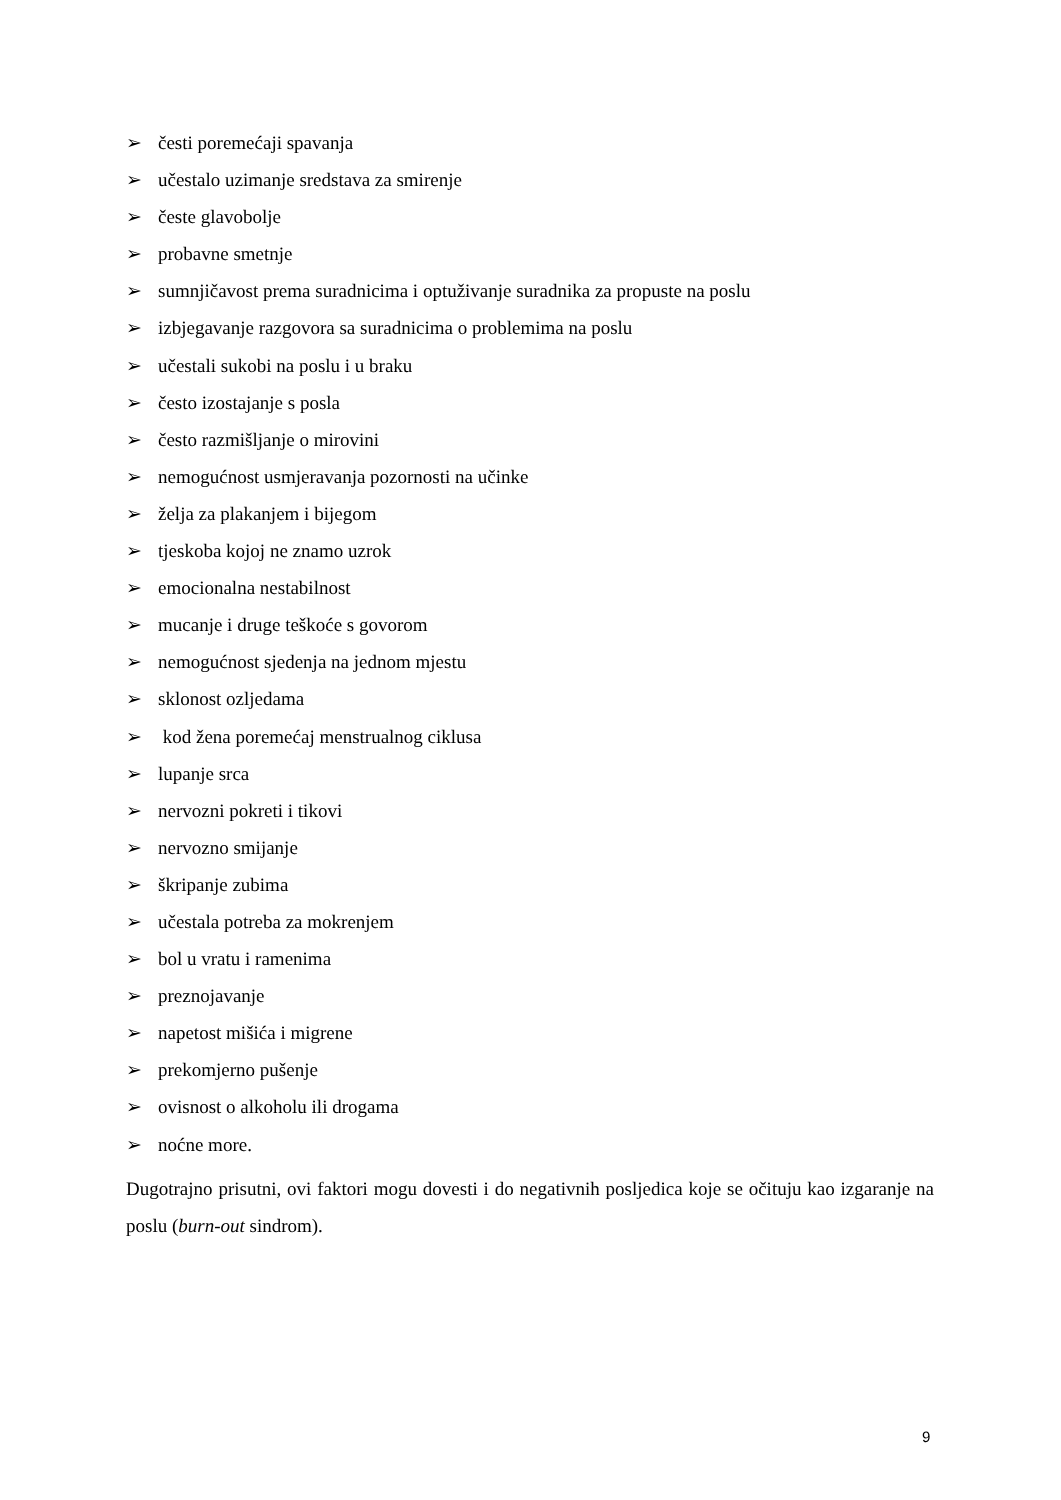➢ česti poremećaji spavanja
➢ učestalo uzimanje sredstava za smirenje
➢ česte glavobolje
➢ probavne smetnje
➢ sumnjičavost prema suradnicima i optuživanje suradnika za propuste na poslu
➢ izbjegavanje razgovora sa suradnicima o problemima na poslu
➢ učestali sukobi na poslu i u braku
➢ često izostajanje s posla
➢ često razmišljanje o mirovini
➢ nemogućnost usmjeravanja pozornosti na učinke
➢ želja za plakanjem i bijegom
➢ tjeskoba kojoj ne znamo uzrok
➢ emocionalna nestabilnost
➢ mucanje i druge teškoće s govorom
➢ nemogućnost sjedenja na jednom mjestu
➢ sklonost ozljedama
➢ kod žena poremećaj menstrualnog ciklusa
➢ lupanje srca
➢ nervozni pokreti i tikovi
➢ nervozno smijanje
➢ škripanje zubima
➢ učestala potreba za mokrenjem
➢ bol u vratu i ramenima
➢ preznojavanje
➢ napetost mišića i migrene
➢ prekomjerno pušenje
➢ ovisnost o alkoholu ili drogama
➢ noćne more.
Dugotrajno prisutni, ovi faktori mogu dovesti i do negativnih posljedica koje se očituju kao izgaranje na poslu (burn-out sindrom).
9